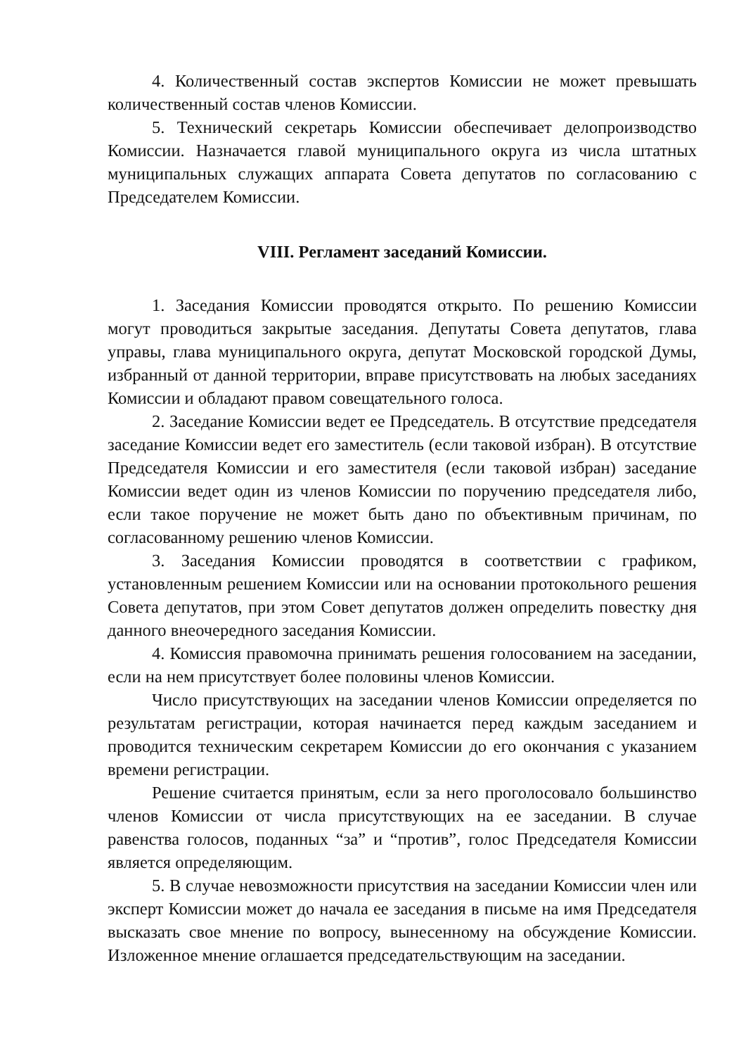4. Количественный состав экспертов Комиссии не может превышать количественный состав членов Комиссии.
5. Технический секретарь Комиссии обеспечивает делопроизводство Комиссии. Назначается главой муниципального округа из числа штатных муниципальных служащих аппарата Совета депутатов по согласованию с Председателем Комиссии.
VIII. Регламент заседаний Комиссии.
1. Заседания Комиссии проводятся открыто. По решению Комиссии могут проводиться закрытые заседания. Депутаты Совета депутатов, глава управы, глава муниципального округа, депутат Московской городской Думы, избранный от данной территории, вправе присутствовать на любых заседаниях Комиссии и обладают правом совещательного голоса.
2. Заседание Комиссии ведет ее Председатель. В отсутствие председателя заседание Комиссии ведет его заместитель (если таковой избран). В отсутствие Председателя Комиссии и его заместителя (если таковой избран) заседание Комиссии ведет один из членов Комиссии по поручению председателя либо, если такое поручение не может быть дано по объективным причинам, по согласованному решению членов Комиссии.
3. Заседания Комиссии проводятся в соответствии с графиком, установленным решением Комиссии или на основании протокольного решения Совета депутатов, при этом Совет депутатов должен определить повестку дня данного внеочередного заседания Комиссии.
4. Комиссия правомочна принимать решения голосованием на заседании, если на нем присутствует более половины членов Комиссии.
Число присутствующих на заседании членов Комиссии определяется по результатам регистрации, которая начинается перед каждым заседанием и проводится техническим секретарем Комиссии до его окончания с указанием времени регистрации.
Решение считается принятым, если за него проголосовало большинство членов Комиссии от числа присутствующих на ее заседании. В случае равенства голосов, поданных “за” и “против”, голос Председателя Комиссии является определяющим.
5. В случае невозможности присутствия на заседании Комиссии член или эксперт Комиссии может до начала ее заседания в письме на имя Председателя высказать свое мнение по вопросу, вынесенному на обсуждение Комиссии. Изложенное мнение оглашается председательствующим на заседании.